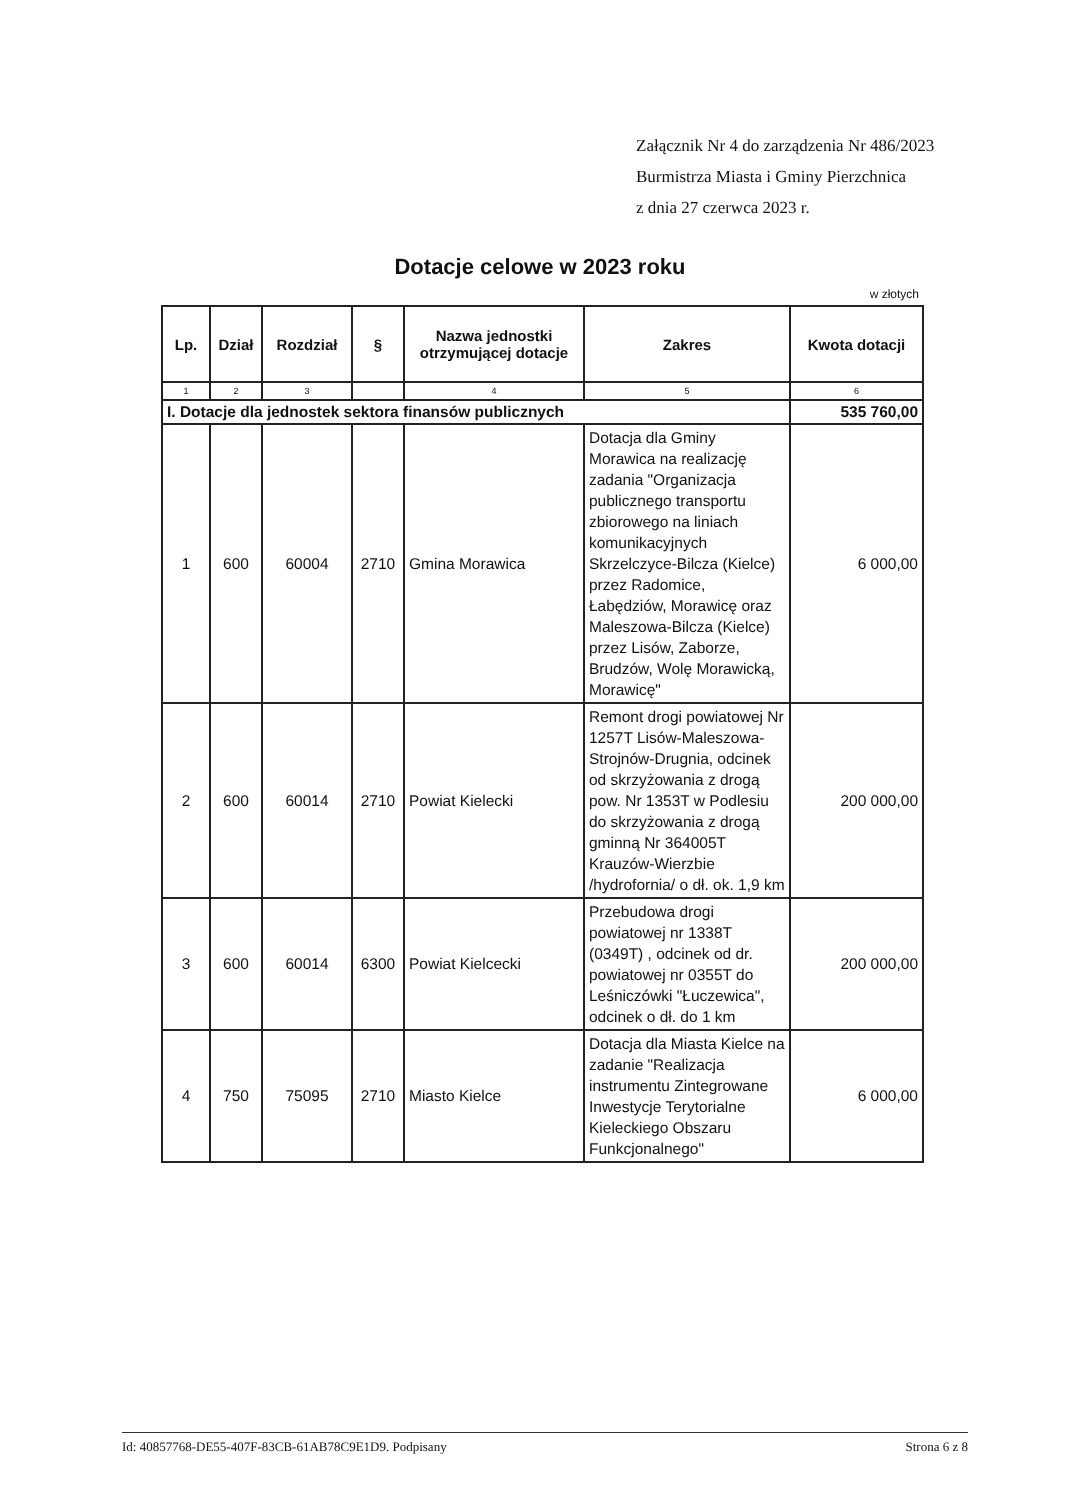Załącznik Nr 4 do zarządzenia Nr 486/2023
Burmistrza Miasta i Gminy Pierzchnica
z dnia 27 czerwca 2023 r.
Dotacje celowe w 2023 roku
w złotych
| Lp. | Dział | Rozdział | § | Nazwa jednostki otrzymującej dotacje | Zakres | Kwota dotacji |
| --- | --- | --- | --- | --- | --- | --- |
| 1 | 2 | 3 | | 4 | 5 | 6 |
| I. Dotacje dla jednostek sektora finansów publicznych | | | | | | 535 760,00 |
| 1 | 600 | 60004 | 2710 | Gmina Morawica | Dotacja dla Gminy Morawica na realizację zadania "Organizacja publicznego transportu zbiorowego na liniach komunikacyjnych Skrzelczyce-Bilcza (Kielce) przez Radomice, Łabędziów, Morawicę oraz Maleszowa-Bilcza (Kielce) przez Lisów, Zaborze, Brudzów, Wolę Morawicką, Morawicę" | 6 000,00 |
| 2 | 600 | 60014 | 2710 | Powiat Kielecki | Remont drogi powiatowej Nr 1257T Lisów-Maleszowa-Strojnów-Drugnia, odcinek od skrzyżowania z drogą pow. Nr 1353T w Podlesiu do skrzyżowania z drogą gminną Nr 364005T Krauzów-Wierzbie /hydrofornia/ o dł. ok. 1,9 km | 200 000,00 |
| 3 | 600 | 60014 | 6300 | Powiat Kielcecki | Przebudowa drogi powiatowej nr 1338T (0349T) , odcinek od dr. powiatowej nr 0355T do Leśniczówki "Łuczewica", odcinek o dł. do 1 km | 200 000,00 |
| 4 | 750 | 75095 | 2710 | Miasto Kielce | Dotacja dla Miasta Kielce na zadanie "Realizacja instrumentu Zintegrowane Inwestycje Terytorialne Kieleckiego Obszaru Funkcjonalnego" | 6 000,00 |
Id: 40857768-DE55-407F-83CB-61AB78C9E1D9. Podpisany Strona 6 z 8